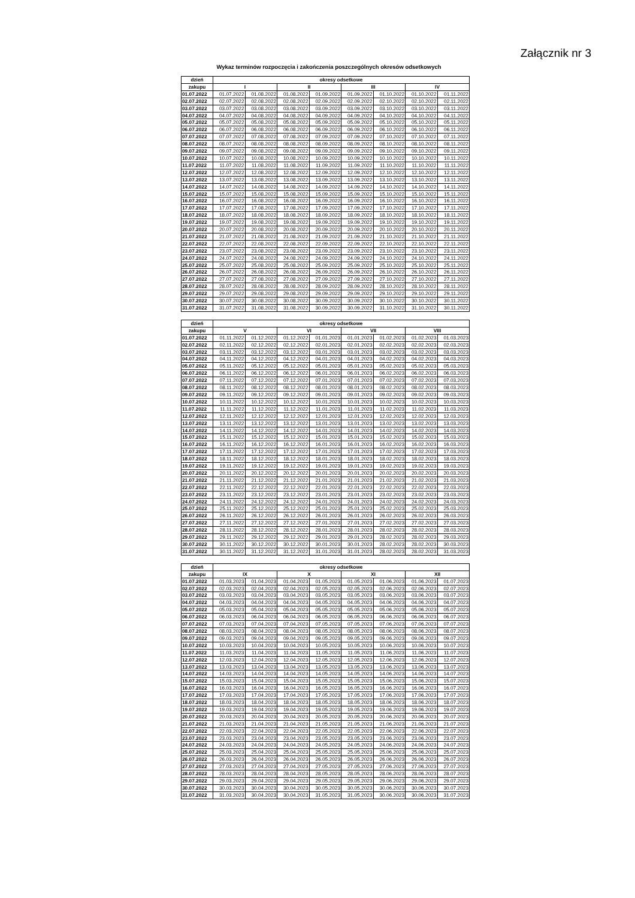Załącznik nr 3
Wykaz terminów rozpoczęcia i zakończenia poszczególnych okresów odsetkowych
| dzień | okresy odsetkowe | | | | | | | |
| --- | --- | --- | --- | --- | --- | --- | --- | --- |
| zakupu | I | | II | | III | | IV | |
| 01.07.2022 | 01.07.2022 | 01.08.2022 | 01.08.2022 | 01.09.2022 | 01.09.2022 | 01.10.2022 | 01.10.2022 | 01.11.2022 |
| 02.07.2022 | 02.07.2022 | 02.08.2022 | 02.08.2022 | 02.09.2022 | 02.09.2022 | 02.10.2022 | 02.10.2022 | 02.11.2022 |
| 03.07.2022 | 03.07.2022 | 03.08.2022 | 03.08.2022 | 03.09.2022 | 03.09.2022 | 03.10.2022 | 03.10.2022 | 03.11.2022 |
| 04.07.2022 | 04.07.2022 | 04.08.2022 | 04.08.2022 | 04.09.2022 | 04.09.2022 | 04.10.2022 | 04.10.2022 | 04.11.2022 |
| 05.07.2022 | 05.07.2022 | 05.08.2022 | 05.08.2022 | 05.09.2022 | 05.09.2022 | 05.10.2022 | 05.10.2022 | 05.11.2022 |
| 06.07.2022 | 06.07.2022 | 06.08.2022 | 06.08.2022 | 06.09.2022 | 06.09.2022 | 06.10.2022 | 06.10.2022 | 06.11.2022 |
| 07.07.2022 | 07.07.2022 | 07.08.2022 | 07.08.2022 | 07.09.2022 | 07.09.2022 | 07.10.2022 | 07.10.2022 | 07.11.2022 |
| 08.07.2022 | 08.07.2022 | 08.08.2022 | 08.08.2022 | 08.09.2022 | 08.09.2022 | 08.10.2022 | 08.10.2022 | 08.11.2022 |
| 09.07.2022 | 09.07.2022 | 09.08.2022 | 09.08.2022 | 09.09.2022 | 09.09.2022 | 09.10.2022 | 09.10.2022 | 09.11.2022 |
| 10.07.2022 | 10.07.2022 | 10.08.2022 | 10.08.2022 | 10.09.2022 | 10.09.2022 | 10.10.2022 | 10.10.2022 | 10.11.2022 |
| 11.07.2022 | 11.07.2022 | 11.08.2022 | 11.08.2022 | 11.09.2022 | 11.09.2022 | 11.10.2022 | 11.10.2022 | 11.11.2022 |
| 12.07.2022 | 12.07.2022 | 12.08.2022 | 12.08.2022 | 12.09.2022 | 12.09.2022 | 12.10.2022 | 12.10.2022 | 12.11.2022 |
| 13.07.2022 | 13.07.2022 | 13.08.2022 | 13.08.2022 | 13.09.2022 | 13.09.2022 | 13.10.2022 | 13.10.2022 | 13.11.2022 |
| 14.07.2022 | 14.07.2022 | 14.08.2022 | 14.08.2022 | 14.09.2022 | 14.09.2022 | 14.10.2022 | 14.10.2022 | 14.11.2022 |
| 15.07.2022 | 15.07.2022 | 15.08.2022 | 15.08.2022 | 15.09.2022 | 15.09.2022 | 15.10.2022 | 15.10.2022 | 15.11.2022 |
| 16.07.2022 | 16.07.2022 | 16.08.2022 | 16.08.2022 | 16.09.2022 | 16.09.2022 | 16.10.2022 | 16.10.2022 | 16.11.2022 |
| 17.07.2022 | 17.07.2022 | 17.08.2022 | 17.08.2022 | 17.09.2022 | 17.09.2022 | 17.10.2022 | 17.10.2022 | 17.11.2022 |
| 18.07.2022 | 18.07.2022 | 18.08.2022 | 18.08.2022 | 18.09.2022 | 18.09.2022 | 18.10.2022 | 18.10.2022 | 18.11.2022 |
| 19.07.2022 | 19.07.2022 | 19.08.2022 | 19.08.2022 | 19.09.2022 | 19.09.2022 | 19.10.2022 | 19.10.2022 | 19.11.2022 |
| 20.07.2022 | 20.07.2022 | 20.08.2022 | 20.08.2022 | 20.09.2022 | 20.09.2022 | 20.10.2022 | 20.10.2022 | 20.11.2022 |
| 21.07.2022 | 21.07.2022 | 21.08.2022 | 21.08.2022 | 21.09.2022 | 21.09.2022 | 21.10.2022 | 21.10.2022 | 21.11.2022 |
| 22.07.2022 | 22.07.2022 | 22.08.2022 | 22.08.2022 | 22.09.2022 | 22.09.2022 | 22.10.2022 | 22.10.2022 | 22.11.2022 |
| 23.07.2022 | 23.07.2022 | 23.08.2022 | 23.08.2022 | 23.09.2022 | 23.09.2022 | 23.10.2022 | 23.10.2022 | 23.11.2022 |
| 24.07.2022 | 24.07.2022 | 24.08.2022 | 24.08.2022 | 24.09.2022 | 24.09.2022 | 24.10.2022 | 24.10.2022 | 24.11.2022 |
| 25.07.2022 | 25.07.2022 | 25.08.2022 | 25.08.2022 | 25.09.2022 | 25.09.2022 | 25.10.2022 | 25.10.2022 | 25.11.2022 |
| 26.07.2022 | 26.07.2022 | 26.08.2022 | 26.08.2022 | 26.09.2022 | 26.09.2022 | 26.10.2022 | 26.10.2022 | 26.11.2022 |
| 27.07.2022 | 27.07.2022 | 27.08.2022 | 27.08.2022 | 27.09.2022 | 27.09.2022 | 27.10.2022 | 27.10.2022 | 27.11.2022 |
| 28.07.2022 | 28.07.2022 | 28.08.2022 | 28.08.2022 | 28.09.2022 | 28.09.2022 | 28.10.2022 | 28.10.2022 | 28.11.2022 |
| 29.07.2022 | 29.07.2022 | 29.08.2022 | 29.08.2022 | 29.09.2022 | 29.09.2022 | 29.10.2022 | 29.10.2022 | 29.11.2022 |
| 30.07.2022 | 30.07.2022 | 30.08.2022 | 30.08.2022 | 30.09.2022 | 30.09.2022 | 30.10.2022 | 30.10.2022 | 30.11.2022 |
| 31.07.2022 | 31.07.2022 | 31.08.2022 | 31.08.2022 | 30.09.2022 | 30.09.2022 | 31.10.2022 | 31.10.2022 | 30.11.2022 |
| dzień | okresy odsetkowe | | | | | | | |
| --- | --- | --- | --- | --- | --- | --- | --- | --- |
| zakupu | V | | VI | | VII | | VIII | |
| 01.07.2022 | 01.11.2022 | 01.12.2022 | 01.12.2022 | 01.01.2023 | 01.01.2023 | 01.02.2023 | 01.02.2023 | 01.03.2023 |
| 02.07.2022 | 02.11.2022 | 02.12.2022 | 02.12.2022 | 02.01.2023 | 02.01.2023 | 02.02.2023 | 02.02.2023 | 02.03.2023 |
| 03.07.2022 | 03.11.2022 | 03.12.2022 | 03.12.2022 | 03.01.2023 | 03.01.2023 | 03.02.2023 | 03.02.2023 | 03.03.2023 |
| 04.07.2022 | 04.11.2022 | 04.12.2022 | 04.12.2022 | 04.01.2023 | 04.01.2023 | 04.02.2023 | 04.02.2023 | 04.03.2023 |
| 05.07.2022 | 05.11.2022 | 05.12.2022 | 05.12.2022 | 05.01.2023 | 05.01.2023 | 05.02.2023 | 05.02.2023 | 05.03.2023 |
| 06.07.2022 | 06.11.2022 | 06.12.2022 | 06.12.2022 | 06.01.2023 | 06.01.2023 | 06.02.2023 | 06.02.2023 | 06.03.2023 |
| 07.07.2022 | 07.11.2022 | 07.12.2022 | 07.12.2022 | 07.01.2023 | 07.01.2023 | 07.02.2023 | 07.02.2023 | 07.03.2023 |
| 08.07.2022 | 08.11.2022 | 08.12.2022 | 08.12.2022 | 08.01.2023 | 08.01.2023 | 08.02.2023 | 08.02.2023 | 08.03.2023 |
| 09.07.2022 | 09.11.2022 | 09.12.2022 | 09.12.2022 | 09.01.2023 | 09.01.2023 | 09.02.2023 | 09.02.2023 | 09.03.2023 |
| 10.07.2022 | 10.11.2022 | 10.12.2022 | 10.12.2022 | 10.01.2023 | 10.01.2023 | 10.02.2023 | 10.02.2023 | 10.03.2023 |
| 11.07.2022 | 11.11.2022 | 11.12.2022 | 11.12.2022 | 11.01.2023 | 11.01.2023 | 11.02.2023 | 11.02.2023 | 11.03.2023 |
| 12.07.2022 | 12.11.2022 | 12.12.2022 | 12.12.2022 | 12.01.2023 | 12.01.2023 | 12.02.2023 | 12.02.2023 | 12.03.2023 |
| 13.07.2022 | 13.11.2022 | 13.12.2022 | 13.12.2022 | 13.01.2023 | 13.01.2023 | 13.02.2023 | 13.02.2023 | 13.03.2023 |
| 14.07.2022 | 14.11.2022 | 14.12.2022 | 14.12.2022 | 14.01.2023 | 14.01.2023 | 14.02.2023 | 14.02.2023 | 14.03.2023 |
| 15.07.2022 | 15.11.2022 | 15.12.2022 | 15.12.2022 | 15.01.2023 | 15.01.2023 | 15.02.2023 | 15.02.2023 | 15.03.2023 |
| 16.07.2022 | 16.11.2022 | 16.12.2022 | 16.12.2022 | 16.01.2023 | 16.01.2023 | 16.02.2023 | 16.02.2023 | 16.03.2023 |
| 17.07.2022 | 17.11.2022 | 17.12.2022 | 17.12.2022 | 17.01.2023 | 17.01.2023 | 17.02.2023 | 17.02.2023 | 17.03.2023 |
| 18.07.2022 | 18.11.2022 | 18.12.2022 | 18.12.2022 | 18.01.2023 | 18.01.2023 | 18.02.2023 | 18.02.2023 | 18.03.2023 |
| 19.07.2022 | 19.11.2022 | 19.12.2022 | 19.12.2022 | 19.01.2023 | 19.01.2023 | 19.02.2023 | 19.02.2023 | 19.03.2023 |
| 20.07.2022 | 20.11.2022 | 20.12.2022 | 20.12.2022 | 20.01.2023 | 20.01.2023 | 20.02.2023 | 20.02.2023 | 20.03.2023 |
| 21.07.2022 | 21.11.2022 | 21.12.2022 | 21.12.2022 | 21.01.2023 | 21.01.2023 | 21.02.2023 | 21.02.2023 | 21.03.2023 |
| 22.07.2022 | 22.11.2022 | 22.12.2022 | 22.12.2022 | 22.01.2023 | 22.01.2023 | 22.02.2023 | 22.02.2023 | 22.03.2023 |
| 23.07.2022 | 23.11.2022 | 23.12.2022 | 23.12.2022 | 23.01.2023 | 23.01.2023 | 23.02.2023 | 23.02.2023 | 23.03.2023 |
| 24.07.2022 | 24.11.2022 | 24.12.2022 | 24.12.2022 | 24.01.2023 | 24.01.2023 | 24.02.2023 | 24.02.2023 | 24.03.2023 |
| 25.07.2022 | 25.11.2022 | 25.12.2022 | 25.12.2022 | 25.01.2023 | 25.01.2023 | 25.02.2023 | 25.02.2023 | 25.03.2023 |
| 26.07.2022 | 26.11.2022 | 26.12.2022 | 26.12.2022 | 26.01.2023 | 26.01.2023 | 26.02.2023 | 26.02.2023 | 26.03.2023 |
| 27.07.2022 | 27.11.2022 | 27.12.2022 | 27.12.2022 | 27.01.2023 | 27.01.2023 | 27.02.2023 | 27.02.2023 | 27.03.2023 |
| 28.07.2022 | 28.11.2022 | 28.12.2022 | 28.12.2022 | 28.01.2023 | 28.01.2023 | 28.02.2023 | 28.02.2023 | 28.03.2023 |
| 29.07.2022 | 29.11.2022 | 29.12.2022 | 29.12.2022 | 29.01.2023 | 29.01.2023 | 28.02.2023 | 28.02.2023 | 29.03.2023 |
| 30.07.2022 | 30.11.2022 | 30.12.2022 | 30.12.2022 | 30.01.2023 | 30.01.2023 | 28.02.2023 | 28.02.2023 | 30.03.2023 |
| 31.07.2022 | 30.11.2022 | 31.12.2022 | 31.12.2022 | 31.01.2023 | 31.01.2023 | 28.02.2023 | 28.02.2023 | 31.03.2023 |
| dzień | okresy odsetkowe | | | | | | | |
| --- | --- | --- | --- | --- | --- | --- | --- | --- |
| zakupu | IX | | X | | XI | | XII | |
| 01.07.2022 | 01.03.2023 | 01.04.2023 | 01.04.2023 | 01.05.2023 | 01.05.2023 | 01.06.2023 | 01.06.2023 | 01.07.2023 |
| 02.07.2022 | 02.03.2023 | 02.04.2023 | 02.04.2023 | 02.05.2023 | 02.05.2023 | 02.06.2023 | 02.06.2023 | 02.07.2023 |
| 03.07.2022 | 03.03.2023 | 03.04.2023 | 03.04.2023 | 03.05.2023 | 03.05.2023 | 03.06.2023 | 03.06.2023 | 03.07.2023 |
| 04.07.2022 | 04.03.2023 | 04.04.2023 | 04.04.2023 | 04.05.2023 | 04.05.2023 | 04.06.2023 | 04.06.2023 | 04.07.2023 |
| 05.07.2022 | 05.03.2023 | 05.04.2023 | 05.04.2023 | 05.05.2023 | 05.05.2023 | 05.06.2023 | 05.06.2023 | 05.07.2023 |
| 06.07.2022 | 06.03.2023 | 06.04.2023 | 06.04.2023 | 06.05.2023 | 06.05.2023 | 06.06.2023 | 06.06.2023 | 06.07.2023 |
| 07.07.2022 | 07.03.2023 | 07.04.2023 | 07.04.2023 | 07.05.2023 | 07.05.2023 | 07.06.2023 | 07.06.2023 | 07.07.2023 |
| 08.07.2022 | 08.03.2023 | 08.04.2023 | 08.04.2023 | 08.05.2023 | 08.05.2023 | 08.06.2023 | 08.06.2023 | 08.07.2023 |
| 09.07.2022 | 09.03.2023 | 09.04.2023 | 09.04.2023 | 09.05.2023 | 09.05.2023 | 09.06.2023 | 09.06.2023 | 09.07.2023 |
| 10.07.2022 | 10.03.2023 | 10.04.2023 | 10.04.2023 | 10.05.2023 | 10.05.2023 | 10.06.2023 | 10.06.2023 | 10.07.2023 |
| 11.07.2022 | 11.03.2023 | 11.04.2023 | 11.04.2023 | 11.05.2023 | 11.05.2023 | 11.06.2023 | 11.06.2023 | 11.07.2023 |
| 12.07.2022 | 12.03.2023 | 12.04.2023 | 12.04.2023 | 12.05.2023 | 12.05.2023 | 12.06.2023 | 12.06.2023 | 12.07.2023 |
| 13.07.2022 | 13.03.2023 | 13.04.2023 | 13.04.2023 | 13.05.2023 | 13.05.2023 | 13.06.2023 | 13.06.2023 | 13.07.2023 |
| 14.07.2022 | 14.03.2023 | 14.04.2023 | 14.04.2023 | 14.05.2023 | 14.05.2023 | 14.06.2023 | 14.06.2023 | 14.07.2023 |
| 15.07.2022 | 15.03.2023 | 15.04.2023 | 15.04.2023 | 15.05.2023 | 15.05.2023 | 15.06.2023 | 15.06.2023 | 15.07.2023 |
| 16.07.2022 | 16.03.2023 | 16.04.2023 | 16.04.2023 | 16.05.2023 | 16.05.2023 | 16.06.2023 | 16.06.2023 | 16.07.2023 |
| 17.07.2022 | 17.03.2023 | 17.04.2023 | 17.04.2023 | 17.05.2023 | 17.05.2023 | 17.06.2023 | 17.06.2023 | 17.07.2023 |
| 18.07.2022 | 18.03.2023 | 18.04.2023 | 18.04.2023 | 18.05.2023 | 18.05.2023 | 18.06.2023 | 18.06.2023 | 18.07.2023 |
| 19.07.2022 | 19.03.2023 | 19.04.2023 | 19.04.2023 | 19.05.2023 | 19.05.2023 | 19.06.2023 | 19.06.2023 | 19.07.2023 |
| 20.07.2022 | 20.03.2023 | 20.04.2023 | 20.04.2023 | 20.05.2023 | 20.05.2023 | 20.06.2023 | 20.06.2023 | 20.07.2023 |
| 21.07.2022 | 21.03.2023 | 21.04.2023 | 21.04.2023 | 21.05.2023 | 21.05.2023 | 21.06.2023 | 21.06.2023 | 21.07.2023 |
| 22.07.2022 | 22.03.2023 | 22.04.2023 | 22.04.2023 | 22.05.2023 | 22.05.2023 | 22.06.2023 | 22.06.2023 | 22.07.2023 |
| 23.07.2022 | 23.03.2023 | 23.04.2023 | 23.04.2023 | 23.05.2023 | 23.05.2023 | 23.06.2023 | 23.06.2023 | 23.07.2023 |
| 24.07.2022 | 24.03.2023 | 24.04.2023 | 24.04.2023 | 24.05.2023 | 24.05.2023 | 24.06.2023 | 24.06.2023 | 24.07.2023 |
| 25.07.2022 | 25.03.2023 | 25.04.2023 | 25.04.2023 | 25.05.2023 | 25.05.2023 | 25.06.2023 | 25.06.2023 | 25.07.2023 |
| 26.07.2022 | 26.03.2023 | 26.04.2023 | 26.04.2023 | 26.05.2023 | 26.05.2023 | 26.06.2023 | 26.06.2023 | 26.07.2023 |
| 27.07.2022 | 27.03.2023 | 27.04.2023 | 27.04.2023 | 27.05.2023 | 27.05.2023 | 27.06.2023 | 27.06.2023 | 27.07.2023 |
| 28.07.2022 | 28.03.2023 | 28.04.2023 | 28.04.2023 | 28.05.2023 | 28.05.2023 | 28.06.2023 | 28.06.2023 | 28.07.2023 |
| 29.07.2022 | 29.03.2023 | 29.04.2023 | 29.04.2023 | 29.05.2023 | 29.05.2023 | 29.06.2023 | 29.06.2023 | 29.07.2023 |
| 30.07.2022 | 30.03.2023 | 30.04.2023 | 30.04.2023 | 30.05.2023 | 30.05.2023 | 30.06.2023 | 30.06.2023 | 30.07.2023 |
| 31.07.2022 | 31.03.2023 | 30.04.2023 | 30.04.2023 | 31.05.2023 | 31.05.2023 | 30.06.2023 | 30.06.2023 | 31.07.2023 |